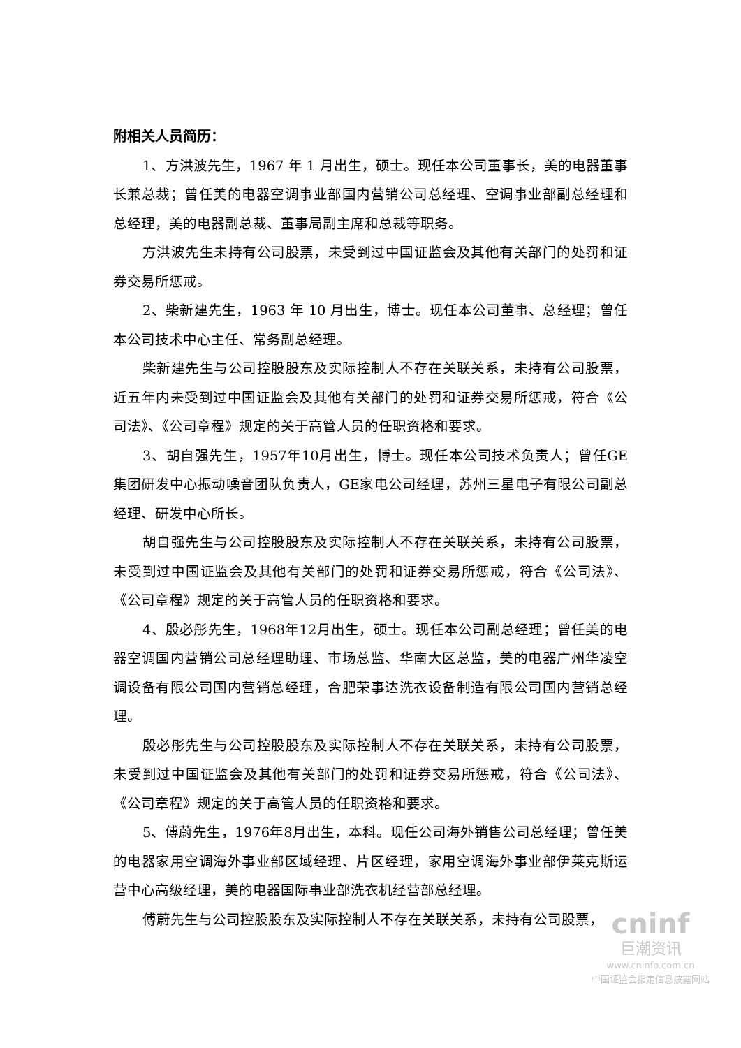附相关人员简历：
1、方洪波先生，1967 年 1 月出生，硕士。现任本公司董事长，美的电器董事长兼总裁；曾任美的电器空调事业部国内营销公司总经理、空调事业部副总经理和总经理，美的电器副总裁、董事局副主席和总裁等职务。
方洪波先生未持有公司股票，未受到过中国证监会及其他有关部门的处罚和证券交易所惩戒。
2、柴新建先生，1963 年 10 月出生，博士。现任本公司董事、总经理；曾任本公司技术中心主任、常务副总经理。
柴新建先生与公司控股股东及实际控制人不存在关联关系，未持有公司股票，近五年内未受到过中国证监会及其他有关部门的处罚和证券交易所惩戒，符合《公司法》、《公司章程》规定的关于高管人员的任职资格和要求。
3、胡自强先生，1957年10月出生，博士。现任本公司技术负责人；曾任GE集团研发中心振动噪音团队负责人，GE家电公司经理，苏州三星电子有限公司副总经理、研发中心所长。
胡自强先生与公司控股股东及实际控制人不存在关联关系，未持有公司股票，未受到过中国证监会及其他有关部门的处罚和证券交易所惩戒，符合《公司法》、《公司章程》规定的关于高管人员的任职资格和要求。
4、殷必彤先生，1968年12月出生，硕士。现任本公司副总经理；曾任美的电器空调国内营销公司总经理助理、市场总监、华南大区总监，美的电器广州华凌空调设备有限公司国内营销总经理，合肥荣事达洗衣设备制造有限公司国内营销总经理。
殷必彤先生与公司控股股东及实际控制人不存在关联关系，未持有公司股票，未受到过中国证监会及其他有关部门的处罚和证券交易所惩戒，符合《公司法》、《公司章程》规定的关于高管人员的任职资格和要求。
5、傅蔚先生，1976年8月出生，本科。现任公司海外销售公司总经理；曾任美的电器家用空调海外事业部区域经理、片区经理，家用空调海外事业部伊莱克斯运营中心高级经理，美的电器国际事业部洗衣机经营部总经理。
傅蔚先生与公司控股股东及实际控制人不存在关联关系，未持有公司股票，
cninf
巨潮资讯
www.cninfo.com.cn
中国证监会指定信息披露网站